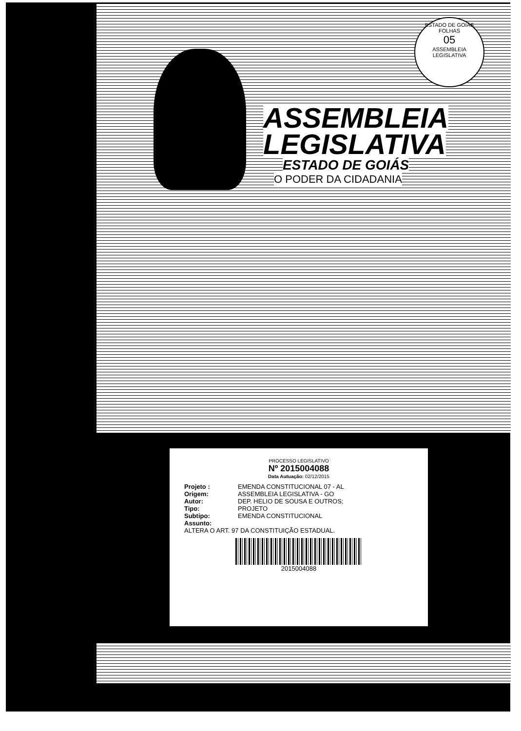ESTADO DE GOIÁS
FOLHAS
05
ASSEMBLEIA LEGISLATIVA
ASSEMBLEIA
LEGISLATIVA
ESTADO DE GOIÁS
O PODER DA CIDADANIA
PROCESSO LEGISLATIVO
Nº 2015004088
Data Autuação: 02/12/2015
Projeto : EMENDA CONSTITUCIONAL 07 - AL
Origem: ASSEMBLEIA LEGISLATIVA - GO
Autor: DEP. HELIO DE SOUSA E OUTROS;
Tipo: PROJETO
Subtipo: EMENDA CONSTITUCIONAL
Assunto:
ALTERA O ART. 97 DA CONSTITUIÇÃO ESTADUAL.
2015004088